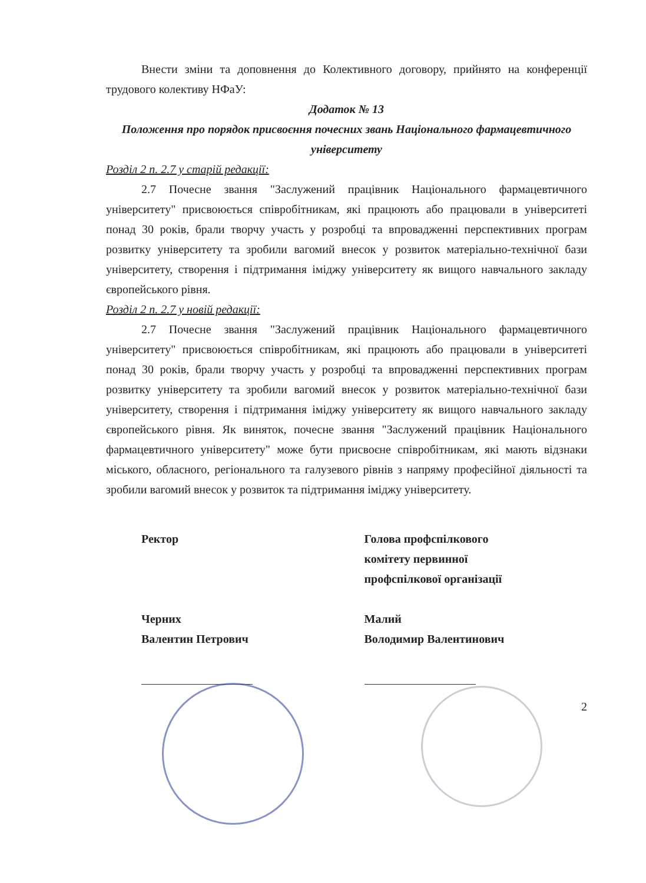Внести зміни та доповнення до Колективного договору, прийнято на конференції трудового колективу НФаУ:
Додаток № 13
Положення про порядок присвоєння почесних звань Національного фармацевтичного університету
Розділ 2 п. 2.7 у старій редакції:
2.7 Почесне звання "Заслужений працівник Національного фармацевтичного університету" присвоюється співробітникам, які працюють або працювали в університеті понад 30 років, брали творчу участь у розробці та впровадженні перспективних програм розвитку університету та зробили вагомий внесок у розвиток матеріально-технічної бази університету, створення і підтримання іміджу університету як вищого навчального закладу європейського рівня.
Розділ 2 п. 2.7 у новій редакції:
2.7 Почесне звання "Заслужений працівник Національного фармацевтичного університету" присвоюється співробітникам, які працюють або працювали в університеті понад 30 років, брали творчу участь у розробці та впровадженні перспективних програм розвитку університету та зробили вагомий внесок у розвиток матеріально-технічної бази університету, створення і підтримання іміджу університету як вищого навчального закладу європейського рівня. Як виняток, почесне звання "Заслужений працівник Національного фармацевтичного університету" може бути присвоєне співробітникам, які мають відзнаки міського, обласного, регіонального та галузевого рівнів з напряму професійної діяльності та зробили вагомий внесок у розвиток та підтримання іміджу університету.
Ректор
Черних
Валентин Петрович
Голова профспілкового
комітету первинної
профспілкової організації
Малий
Володимир Валентинович
2